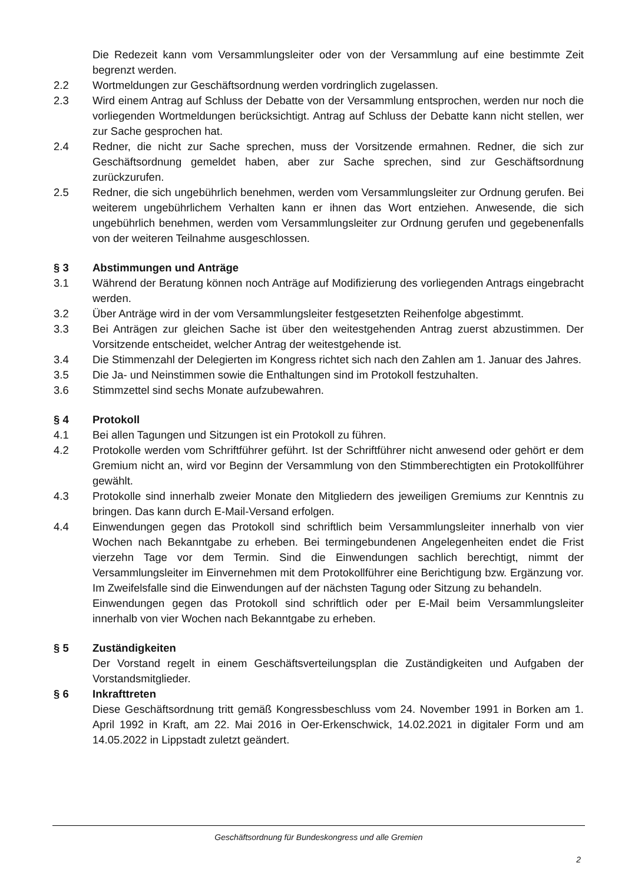Die Redezeit kann vom Versammlungsleiter oder von der Versammlung auf eine bestimmte Zeit begrenzt werden.
2.2 Wortmeldungen zur Geschäftsordnung werden vordringlich zugelassen.
2.3 Wird einem Antrag auf Schluss der Debatte von der Versammlung entsprochen, werden nur noch die vorliegenden Wortmeldungen berücksichtigt. Antrag auf Schluss der Debatte kann nicht stellen, wer zur Sache gesprochen hat.
2.4 Redner, die nicht zur Sache sprechen, muss der Vorsitzende ermahnen. Redner, die sich zur Geschäftsordnung gemeldet haben, aber zur Sache sprechen, sind zur Geschäftsordnung zurückzurufen.
2.5 Redner, die sich ungebührlich benehmen, werden vom Versammlungsleiter zur Ordnung gerufen. Bei weiterem ungebührlichem Verhalten kann er ihnen das Wort entziehen. Anwesende, die sich ungebührlich benehmen, werden vom Versammlungsleiter zur Ordnung gerufen und gegebenenfalls von der weiteren Teilnahme ausgeschlossen.
§ 3 Abstimmungen und Anträge
3.1 Während der Beratung können noch Anträge auf Modifizierung des vorliegenden Antrags eingebracht werden.
3.2 Über Anträge wird in der vom Versammlungsleiter festgesetzten Reihenfolge abgestimmt.
3.3 Bei Anträgen zur gleichen Sache ist über den weitestgehenden Antrag zuerst abzustimmen. Der Vorsitzende entscheidet, welcher Antrag der weitestgehende ist.
3.4 Die Stimmenzahl der Delegierten im Kongress richtet sich nach den Zahlen am 1. Januar des Jahres.
3.5 Die Ja- und Neinstimmen sowie die Enthaltungen sind im Protokoll festzuhalten.
3.6 Stimmzettel sind sechs Monate aufzubewahren.
§ 4 Protokoll
4.1 Bei allen Tagungen und Sitzungen ist ein Protokoll zu führen.
4.2 Protokolle werden vom Schriftführer geführt. Ist der Schriftführer nicht anwesend oder gehört er dem Gremium nicht an, wird vor Beginn der Versammlung von den Stimmberechtigten ein Protokollführer gewählt.
4.3 Protokolle sind innerhalb zweier Monate den Mitgliedern des jeweiligen Gremiums zur Kenntnis zu bringen. Das kann durch E-Mail-Versand erfolgen.
4.4 Einwendungen gegen das Protokoll sind schriftlich beim Versammlungsleiter innerhalb von vier Wochen nach Bekanntgabe zu erheben. Bei termingebundenen Angelegenheiten endet die Frist vierzehn Tage vor dem Termin. Sind die Einwendungen sachlich berechtigt, nimmt der Versammlungsleiter im Einvernehmen mit dem Protokollführer eine Berichtigung bzw. Ergänzung vor. Im Zweifelsfalle sind die Einwendungen auf der nächsten Tagung oder Sitzung zu behandeln.
Einwendungen gegen das Protokoll sind schriftlich oder per E-Mail beim Versammlungsleiter innerhalb von vier Wochen nach Bekanntgabe zu erheben.
§ 5 Zuständigkeiten
Der Vorstand regelt in einem Geschäftsverteilungsplan die Zuständigkeiten und Aufgaben der Vorstandsmitglieder.
§ 6 Inkrafttreten
Diese Geschäftsordnung tritt gemäß Kongressbeschluss vom 24. November 1991 in Borken am 1. April 1992 in Kraft, am 22. Mai 2016 in Oer-Erkenschwick, 14.02.2021 in digitaler Form und am 14.05.2022 in Lippstadt zuletzt geändert.
Geschäftsordnung für Bundeskongress und alle Gremien
2